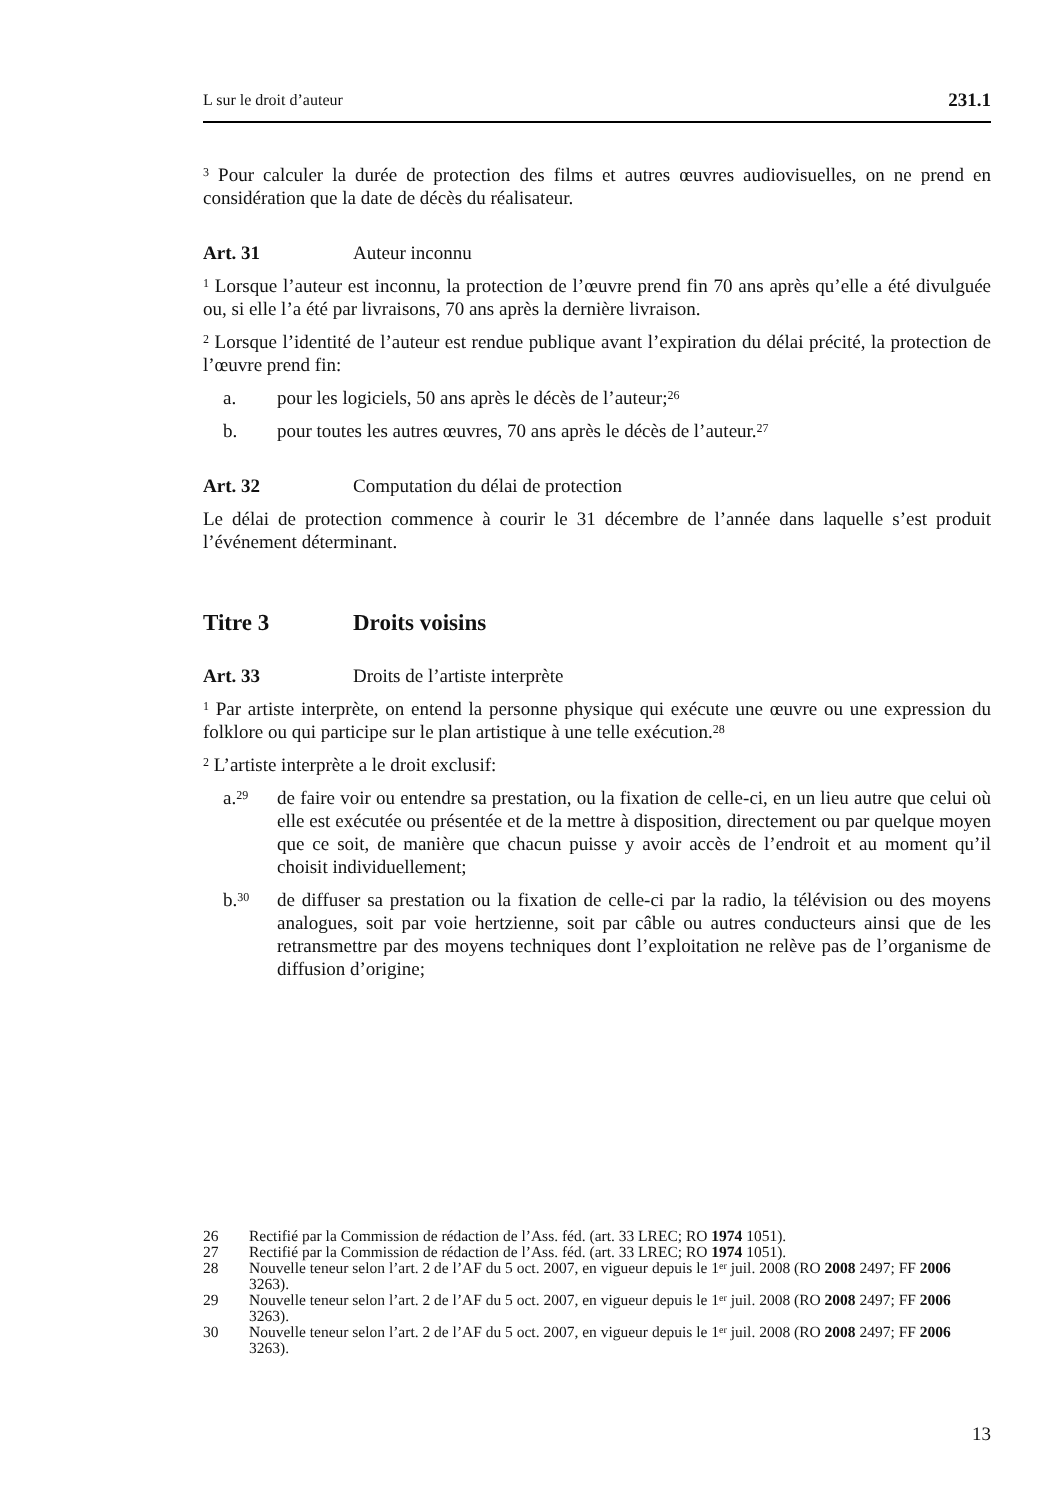L sur le droit d’auteur 231.1
<sup>3</sup> Pour calculer la durée de protection des films et autres œuvres audiovisuelles, on ne prend en considération que la date de décès du réalisateur.
Art. 31 Auteur inconnu
<sup>1</sup> Lorsque l’auteur est inconnu, la protection de l’œuvre prend fin 70 ans après qu’elle a été divulguée ou, si elle l’a été par livraisons, 70 ans après la dernière livraison.
<sup>2</sup> Lorsque l’identité de l’auteur est rendue publique avant l’expiration du délai précité, la protection de l’œuvre prend fin:
a. pour les logiciels, 50 ans après le décès de l’auteur;<sup>26</sup>
b. pour toutes les autres œuvres, 70 ans après le décès de l’auteur.<sup>27</sup>
Art. 32 Computation du délai de protection
Le délai de protection commence à courir le 31 décembre de l’année dans laquelle s’est produit l’événement déterminant.
Titre 3 Droits voisins
Art. 33 Droits de l’artiste interprète
<sup>1</sup> Par artiste interprète, on entend la personne physique qui exécute une œuvre ou une expression du folklore ou qui participe sur le plan artistique à une telle exécution.<sup>28</sup>
<sup>2</sup> L’artiste interprète a le droit exclusif:
a.<sup>29</sup> de faire voir ou entendre sa prestation, ou la fixation de celle-ci, en un lieu autre que celui où elle est exécutée ou présentée et de la mettre à disposition, directement ou par quelque moyen que ce soit, de manière que chacun puisse y avoir accès de l’endroit et au moment qu’il choisit individuellement;
b.<sup>30</sup> de diffuser sa prestation ou la fixation de celle-ci par la radio, la télévision ou des moyens analogues, soit par voie hertzienne, soit par câble ou autres conducteurs ainsi que de les retransmettre par des moyens techniques dont l’exploitation ne relève pas de l’organisme de diffusion d’origine;
26 Rectifié par la Commission de rédaction de l’Ass. féd. (art. 33 LREC; RO 1974 1051).
27 Rectifié par la Commission de rédaction de l’Ass. féd. (art. 33 LREC; RO 1974 1051).
28 Nouvelle teneur selon l’art. 2 de l’AF du 5 oct. 2007, en vigueur depuis le 1<sup>er</sup> juil. 2008 (RO 2008 2497; FF 2006 3263).
29 Nouvelle teneur selon l’art. 2 de l’AF du 5 oct. 2007, en vigueur depuis le 1<sup>er</sup> juil. 2008 (RO 2008 2497; FF 2006 3263).
30 Nouvelle teneur selon l’art. 2 de l’AF du 5 oct. 2007, en vigueur depuis le 1<sup>er</sup> juil. 2008 (RO 2008 2497; FF 2006 3263).
13